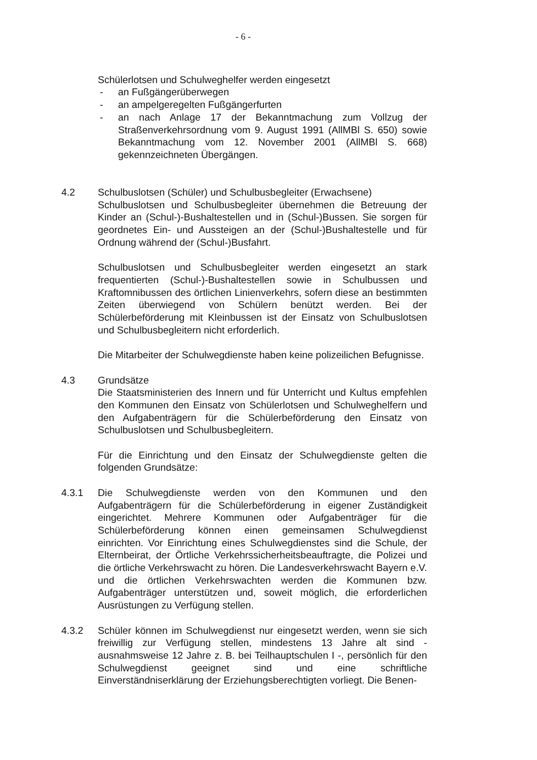- 6 -
Schülerlotsen und Schulweghelfer werden eingesetzt
- an Fußgängerüberwegen
- an ampelgeregelten Fußgängerfurten
- an nach Anlage 17 der Bekanntmachung zum Vollzug der Straßenverkehrsordnung vom 9. August 1991 (AllMBl S. 650) sowie Bekanntmachung vom 12. November 2001 (AllMBl S. 668) gekennzeichneten Übergängen.
4.2 Schulbuslotsen (Schüler) und Schulbusbegleiter (Erwachsene)
Schulbuslotsen und Schulbusbegleiter übernehmen die Betreuung der Kinder an (Schul-)-Bushaltestellen und in (Schul-)Bussen. Sie sorgen für geordnetes Ein- und Aussteigen an der (Schul-)Bushaltestelle und für Ordnung während der (Schul-)Busfahrt.
Schulbuslotsen und Schulbusbegleiter werden eingesetzt an stark frequentierten (Schul-)-Bushaltestellen sowie in Schulbussen und Kraftomnibussen des örtlichen Linienverkehrs, sofern diese an bestimmten Zeiten überwiegend von Schülern benützt werden. Bei der Schülerbeförderung mit Kleinbussen ist der Einsatz von Schulbuslotsen und Schulbusbegleitern nicht erforderlich.
Die Mitarbeiter der Schulwegdienste haben keine polizeilichen Befugnisse.
4.3 Grundsätze
Die Staatsministerien des Innern und für Unterricht und Kultus empfehlen den Kommunen den Einsatz von Schülerlotsen und Schulweghelfern und den Aufgabenträgern für die Schülerbeförderung den Einsatz von Schulbuslotsen und Schulbusbegleitern.
Für die Einrichtung und den Einsatz der Schulwegdienste gelten die folgenden Grundsätze:
4.3.1 Die Schulwegdienste werden von den Kommunen und den Aufgabenträgern für die Schülerbeförderung in eigener Zuständigkeit eingerichtet. Mehrere Kommunen oder Aufgabenträger für die Schülerbeförderung können einen gemeinsamen Schulwegdienst einrichten. Vor Einrichtung eines Schulwegdienstes sind die Schule, der Elternbeirat, der Örtliche Verkehrssicherheitsbeauftragte, die Polizei und die örtliche Verkehrswacht zu hören. Die Landesverkehrswacht Bayern e.V. und die örtlichen Verkehrswachten werden die Kommunen bzw. Aufgabenträger unterstützen und, soweit möglich, die erforderlichen Ausrüstungen zu Verfügung stellen.
4.3.2 Schüler können im Schulwegdienst nur eingesetzt werden, wenn sie sich freiwillig zur Verfügung stellen, mindestens 13 Jahre alt sind - ausnahmsweise 12 Jahre z. B. bei Teilhauptschulen I -, persönlich für den Schulwegdienst geeignet sind und eine schriftliche Einverständniserklärung der Erziehungsberechtigten vorliegt. Die Benen-